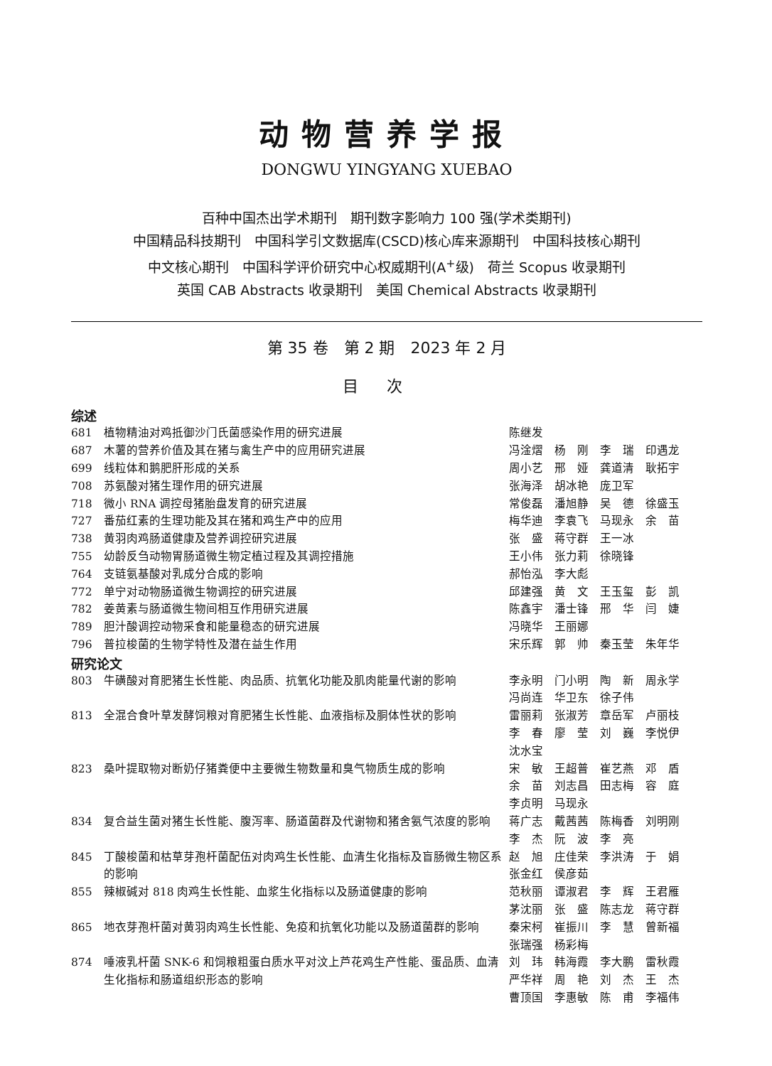动物营养学报
DONGWU YINGYANG XUEBAO
百种中国杰出学术期刊　期刊数字影响力 100 强(学术类期刊)
中国精品科技期刊　中国科学引文数据库(CSCD)核心库来源期刊　中国科技核心期刊
中文核心期刊　中国科学评价研究中心权威期刊(A<sup>+</sup>级)　荷兰 Scopus 收录期刊
英国 CAB Abstracts 收录期刊　美国 Chemical Abstracts 收录期刊
第 35 卷　第 2 期　2023 年 2 月
目次
综述
| 681 | 植物精油对鸡抵御沙门氏菌感染作用的研究进展 | 陈继发 |
| 687 | 木薯的营养价值及其在猪与禽生产中的应用研究进展 | 冯淦熠 杨 刚 李 瑞 印遇龙 |
| 699 | 线粒体和鹅肥肝形成的关系 | 周小艺 邢 娅 龚道清 耿拓宇 |
| 708 | 苏氨酸对猪生理作用的研究进展 | 张海泽 胡冰艳 庞卫军 |
| 718 | 微小 RNA 调控母猪胎盘发育的研究进展 | 常俊磊 潘旭静 吴 德 徐盛玉 |
| 727 | 番茄红素的生理功能及其在猪和鸡生产中的应用 | 梅华迪 李袁飞 马现永 余 苗 |
| 738 | 黄羽肉鸡肠道健康及营养调控研究进展 | 张 盛 蒋守群 王一冰 |
| 755 | 幼龄反刍动物胃肠道微生物定植过程及其调控措施 | 王小伟 张力莉 徐晓锋 |
| 764 | 支链氨基酸对乳成分合成的影响 | 郝怡泓 李大彪 |
| 772 | 单宁对动物肠道微生物调控的研究进展 | 邱建强 黄 文 王玉玺 彭 凯 |
| 782 | 姜黄素与肠道微生物间相互作用研究进展 | 陈鑫宇 潘士锋 邢 华 闫 婕 |
| 789 | 胆汁酸调控动物采食和能量稳态的研究进展 | 冯晓华 王丽娜 |
| 796 | 普拉梭菌的生物学特性及潜在益生作用 | 宋乐辉 郭 帅 秦玉莹 朱年华 |
研究论文
| 803 | 牛磺酸对育肥猪生长性能、肉品质、抗氧化功能及肌肉能量代谢的影响 | 李永明 门小明 陶 新 周永学 冯尚连 华卫东 徐子伟 |
| 813 | 全混合食叶草发酵饲粮对育肥猪生长性能、血液指标及胴体性状的影响 | 雷丽莉 张淑芳 章岳军 卢丽枝 李 春 廖 莹 刘 巍 李悦伊 沈水宝 |
| 823 | 桑叶提取物对断奶仔猪粪便中主要微生物数量和臭气物质生成的影响 | 宋 敏 王超普 崔艺燕 邓 盾 余 苗 刘志昌 田志梅 容 庭 李贞明 马现永 |
| 834 | 复合益生菌对猪生长性能、腹泻率、肠道菌群及代谢物和猪舍氨气浓度的影响 | 蒋广志 戴茜茜 陈梅香 刘明刚 李 杰 阮 波 李 亮 |
| 845 | 丁酸梭菌和枯草芽孢杆菌配伍对肉鸡生长性能、血清生化指标及盲肠微生物区系的影响 | 赵 旭 庄佳荣 李洪涛 于 娟 张金红 侯彦茹 |
| 855 | 辣椒碱对 818 肉鸡生长性能、血浆生化指标以及肠道健康的影响 | 范秋丽 谭淑君 李 辉 王君雁 茅沈丽 张 盛 陈志龙 蒋守群 |
| 865 | 地衣芽孢杆菌对黄羽肉鸡生长性能、免疫和抗氧化功能以及肠道菌群的影响 | 秦宋柯 崔振川 李 慧 曾新福 张瑞强 杨彩梅 |
| 874 | 唾液乳杆菌 SNK-6 和饲粮粗蛋白质水平对汶上芦花鸡生产性能、蛋品质、血清生化指标和肠道组织形态的影响 | 刘 玮 韩海霞 李大鹏 雷秋霞 严华祥 周 艳 刘 杰 王 杰 曹顶国 李惠敏 陈 甫 李福伟 |